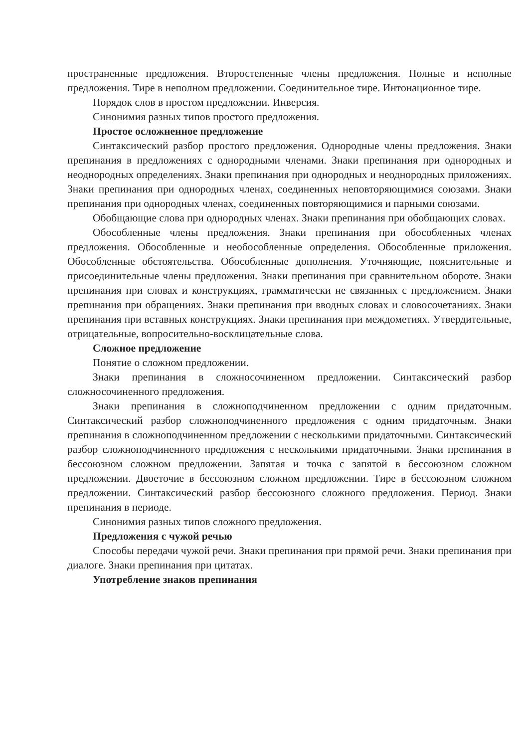пространенные предложения. Второстепенные члены предложения. Полные и неполные предложения. Тире в неполном предложении. Соединительное тире. Интонационное тире.
Порядок слов в простом предложении. Инверсия.
Синонимия разных типов простого предложения.
Простое осложненное предложение
Синтаксический разбор простого предложения. Однородные члены предложения. Знаки препинания в предложениях с однородными членами. Знаки препинания при однородных и неоднородных определениях. Знаки препинания при однородных и неоднородных приложениях. Знаки препинания при однородных членах, соединенных неповторяющимися союзами. Знаки препинания при однородных членах, соединенных повторяющимися и парными союзами.
Обобщающие слова при однородных членах. Знаки препинания при обобщающих словах.
Обособленные члены предложения. Знаки препинания при обособленных членах предложения. Обособленные и необособленные определения. Обособленные приложения. Обособленные обстоятельства. Обособленные дополнения. Уточняющие, пояснительные и присоединительные члены предложения. Знаки препинания при сравнительном обороте. Знаки препинания при словах и конструкциях, грамматически не связанных с предложением. Знаки препинания при обращениях. Знаки препинания при вводных словах и словосочетаниях. Знаки препинания при вставных конструкциях. Знаки препинания при междометиях. Утвердительные, отрицательные, вопросительно-восклицательные слова.
Сложное предложение
Понятие о сложном предложении.
Знаки препинания в сложносочиненном предложении. Синтаксический разбор сложносочиненного предложения.
Знаки препинания в сложноподчиненном предложении с одним придаточным. Синтаксический разбор сложноподчиненного предложения с одним придаточным. Знаки препинания в сложноподчиненном предложении с несколькими придаточными. Синтаксический разбор сложноподчиненного предложения с несколькими придаточными. Знаки препинания в бессоюзном сложном предложении. Запятая и точка с запятой в бессоюзном сложном предложении. Двоеточие в бессоюзном сложном предложении. Тире в бессоюзном сложном предложении. Синтаксический разбор бессоюзного сложного предложения. Период. Знаки препинания в периоде.
Синонимия разных типов сложного предложения.
Предложения с чужой речью
Способы передачи чужой речи. Знаки препинания при прямой речи. Знаки препинания при диалоге. Знаки препинания при цитатах.
Употребление знаков препинания